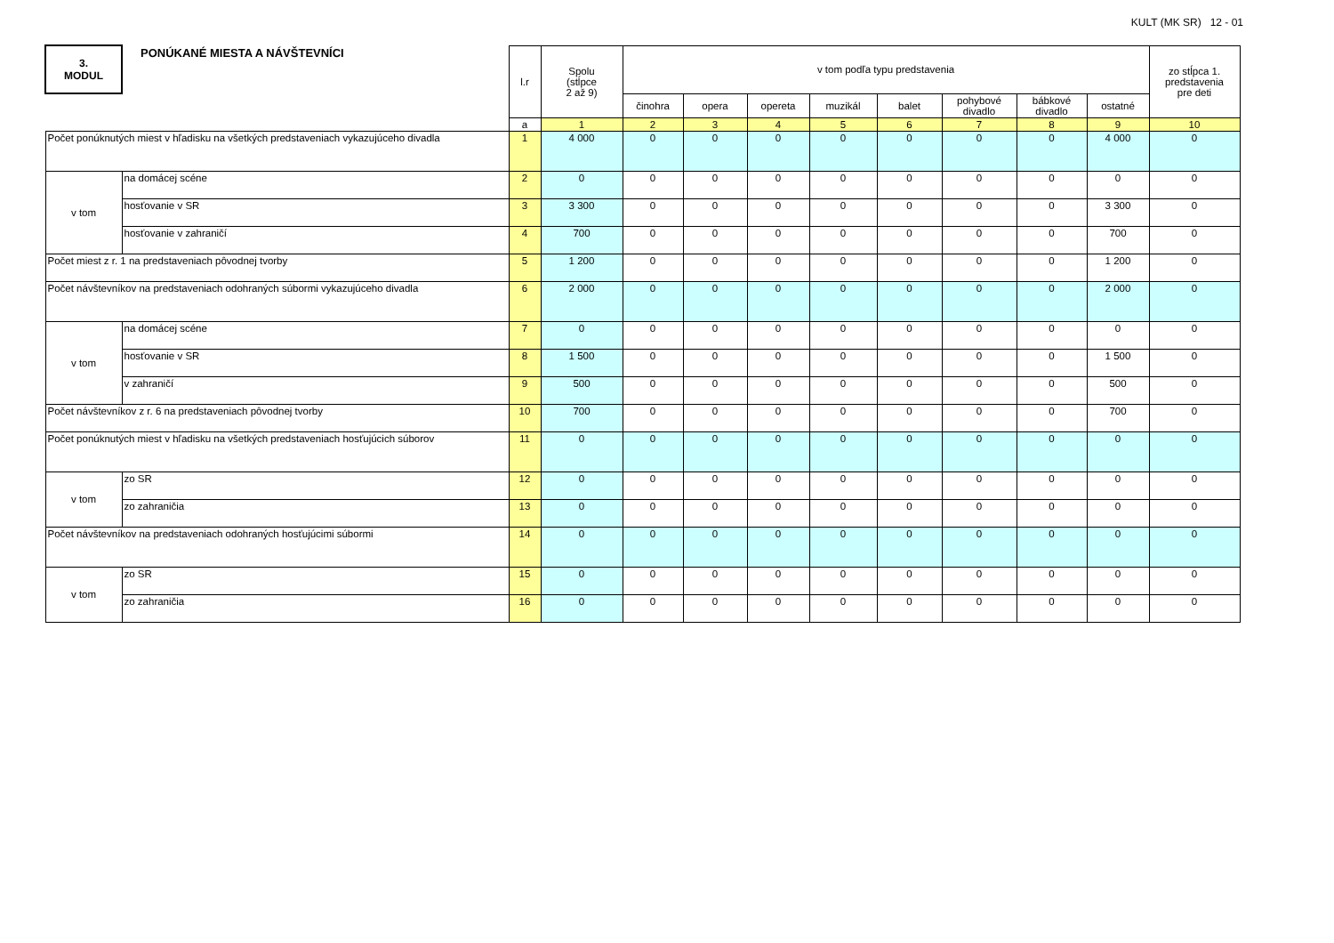KULT (MK SR) 12 - 01
| 3. MODUL | PONÚKANÉ MIESTA A NÁVŠTEVNÍCI | l.r | Spolu (stĺpce 2 až 9) | v tom podľa typu predstavenia | | | | | | | | zo stĺpca 1. predstavenia pre deti |
| --- | --- | --- | --- | --- | --- | --- | --- | --- | --- | --- | --- | --- |
| | | | | činohra | opera | opereta | muzikál | balet | pohybové divadlo | bábkové divadlo | ostatné | |
| | | a | 1 | 2 | 3 | 4 | 5 | 6 | 7 | 8 | 9 | 10 |
| Počet ponúknutých miest v hľadisku na všetkých predstaveniach vykazujúceho divadla | | 1 | 4 000 | 0 | 0 | 0 | 0 | 0 | 0 | 0 | 4 000 | 0 |
| v tom | na domácej scéne | 2 | 0 | 0 | 0 | 0 | 0 | 0 | 0 | 0 | 0 | 0 |
| | hosťovanie v SR | 3 | 3 300 | 0 | 0 | 0 | 0 | 0 | 0 | 0 | 3 300 | 0 |
| | hosťovanie v zahraničí | 4 | 700 | 0 | 0 | 0 | 0 | 0 | 0 | 0 | 700 | 0 |
| Počet miest z r. 1 na predstaveniach pôvodnej tvorby | | 5 | 1 200 | 0 | 0 | 0 | 0 | 0 | 0 | 0 | 1 200 | 0 |
| Počet návštevníkov na predstaveniach odohraných súbormi vykazujúceho divadla | | 6 | 2 000 | 0 | 0 | 0 | 0 | 0 | 0 | 0 | 2 000 | 0 |
| v tom | na domácej scéne | 7 | 0 | 0 | 0 | 0 | 0 | 0 | 0 | 0 | 0 | 0 |
| | hosťovanie v SR | 8 | 1 500 | 0 | 0 | 0 | 0 | 0 | 0 | 0 | 1 500 | 0 |
| | v zahraničí | 9 | 500 | 0 | 0 | 0 | 0 | 0 | 0 | 0 | 500 | 0 |
| Počet návštevníkov z r. 6 na predstaveniach pôvodnej tvorby | | 10 | 700 | 0 | 0 | 0 | 0 | 0 | 0 | 0 | 700 | 0 |
| Počet ponúknutých miest v hľadisku na všetkých predstaveniach hosťujúcich súborov | | 11 | 0 | 0 | 0 | 0 | 0 | 0 | 0 | 0 | 0 | 0 |
| v tom | zo SR | 12 | 0 | 0 | 0 | 0 | 0 | 0 | 0 | 0 | 0 | 0 |
| | zo zahraničia | 13 | 0 | 0 | 0 | 0 | 0 | 0 | 0 | 0 | 0 | 0 |
| Počet návštevníkov na predstaveniach odohraných hosťujúcimi súbormi | | 14 | 0 | 0 | 0 | 0 | 0 | 0 | 0 | 0 | 0 | 0 |
| v tom | zo SR | 15 | 0 | 0 | 0 | 0 | 0 | 0 | 0 | 0 | 0 | 0 |
| | zo zahraničia | 16 | 0 | 0 | 0 | 0 | 0 | 0 | 0 | 0 | 0 | 0 |